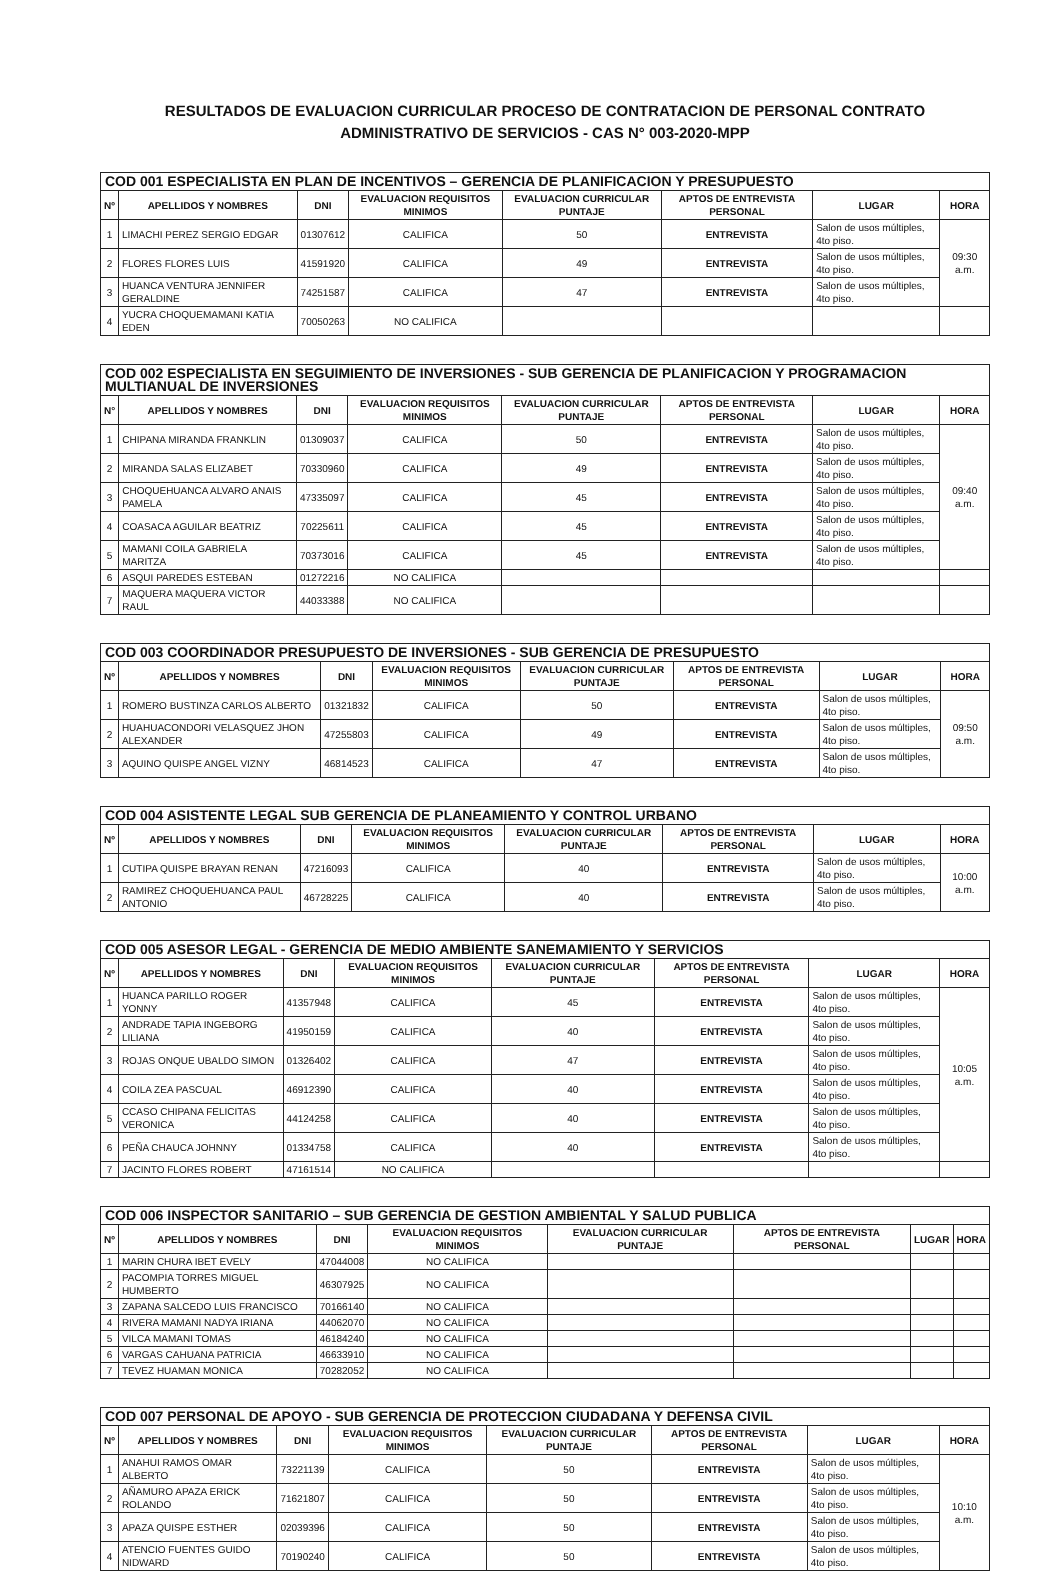RESULTADOS DE EVALUACION CURRICULAR PROCESO DE CONTRATACION DE PERSONAL CONTRATO
ADMINISTRATIVO DE SERVICIOS - CAS N° 003-2020-MPP
| COD 001 ESPECIALISTA EN PLAN DE INCENTIVOS – GERENCIA DE PLANIFICACION Y PRESUPUESTO | | | | | | | |
| --- | --- | --- | --- | --- | --- | --- | --- |
| Nº | APELLIDOS Y NOMBRES | DNI | EVALUACION REQUISITOS MINIMOS | EVALUACION CURRICULAR PUNTAJE | APTOS DE ENTREVISTA PERSONAL | LUGAR | HORA |
| 1 | LIMACHI PEREZ SERGIO EDGAR | 01307612 | CALIFICA | 50 | ENTREVISTA | Salon de usos múltiples, 4to piso. | 09:30 a.m. |
| 2 | FLORES FLORES LUIS | 41591920 | CALIFICA | 49 | ENTREVISTA | Salon de usos múltiples, 4to piso. | |
| 3 | HUANCA VENTURA JENNIFER GERALDINE | 74251587 | CALIFICA | 47 | ENTREVISTA | Salon de usos múltiples, 4to piso. | |
| 4 | YUCRA CHOQUEMAMANI KATIA EDEN | 70050263 | NO CALIFICA | | | | |
| COD 002 ESPECIALISTA EN SEGUIMIENTO DE INVERSIONES - SUB GERENCIA DE PLANIFICACION Y PROGRAMACION MULTIANUAL DE INVERSIONES | | | | | | | |
| --- | --- | --- | --- | --- | --- | --- | --- |
| N° | APELLIDOS Y NOMBRES | DNI | EVALUACION REQUISITOS MINIMOS | EVALUACION CURRICULAR PUNTAJE | APTOS DE ENTREVISTA PERSONAL | LUGAR | HORA |
| 1 | CHIPANA MIRANDA FRANKLIN | 01309037 | CALIFICA | 50 | ENTREVISTA | Salon de usos múltiples, 4to piso. | 09:40 a.m. |
| 2 | MIRANDA SALAS ELIZABET | 70330960 | CALIFICA | 49 | ENTREVISTA | Salon de usos múltiples, 4to piso. | |
| 3 | CHOQUEHUANCA ALVARO ANAIS PAMELA | 47335097 | CALIFICA | 45 | ENTREVISTA | Salon de usos múltiples, 4to piso. | |
| 4 | COASACA AGUILAR BEATRIZ | 70225611 | CALIFICA | 45 | ENTREVISTA | Salon de usos múltiples, 4to piso. | |
| 5 | MAMANI COILA GABRIELA MARITZA | 70373016 | CALIFICA | 45 | ENTREVISTA | Salon de usos múltiples, 4to piso. | |
| 6 | ASQUI PAREDES ESTEBAN | 01272216 | NO CALIFICA | | | | |
| 7 | MAQUERA MAQUERA VICTOR RAUL | 44033388 | NO CALIFICA | | | | |
| COD 003 COORDINADOR PRESUPUESTO DE INVERSIONES - SUB GERENCIA DE PRESUPUESTO | | | | | | | |
| --- | --- | --- | --- | --- | --- | --- | --- |
| Nº | APELLIDOS Y NOMBRES | DNI | EVALUACION REQUISITOS MINIMOS | EVALUACION CURRICULAR PUNTAJE | APTOS DE ENTREVISTA PERSONAL | LUGAR | HORA |
| 1 | ROMERO BUSTINZA CARLOS ALBERTO | 01321832 | CALIFICA | 50 | ENTREVISTA | Salon de usos múltiples, 4to piso. | 09:50 a.m. |
| 2 | HUAHUACONDORI VELASQUEZ JHON ALEXANDER | 47255803 | CALIFICA | 49 | ENTREVISTA | Salon de usos múltiples, 4to piso. | |
| 3 | AQUINO QUISPE ANGEL VIZNY | 46814523 | CALIFICA | 47 | ENTREVISTA | Salon de usos múltiples, 4to piso. | |
| COD 004 ASISTENTE LEGAL SUB GERENCIA DE PLANEAMIENTO Y CONTROL URBANO | | | | | | | |
| --- | --- | --- | --- | --- | --- | --- | --- |
| Nº | APELLIDOS Y NOMBRES | DNI | EVALUACION REQUISITOS MINIMOS | EVALUACION CURRICULAR PUNTAJE | APTOS DE ENTREVISTA PERSONAL | LUGAR | HORA |
| 1 | CUTIPA QUISPE BRAYAN RENAN | 47216093 | CALIFICA | 40 | ENTREVISTA | Salon de usos múltiples, 4to piso. | 10:00 a.m. |
| 2 | RAMIREZ CHOQUEHUANCA PAUL ANTONIO | 46728225 | CALIFICA | 40 | ENTREVISTA | Salon de usos múltiples, 4to piso. | |
| COD 005 ASESOR LEGAL - GERENCIA DE MEDIO AMBIENTE SANEMAMIENTO Y SERVICIOS | | | | | | | |
| --- | --- | --- | --- | --- | --- | --- | --- |
| Nº | APELLIDOS Y NOMBRES | DNI | EVALUACION REQUISITOS MINIMOS | EVALUACION CURRICULAR PUNTAJE | APTOS DE ENTREVISTA PERSONAL | LUGAR | HORA |
| 1 | HUANCA PARILLO ROGER YONNY | 41357948 | CALIFICA | 45 | ENTREVISTA | Salon de usos múltiples, 4to piso. | 10:05 a.m. |
| 2 | ANDRADE TAPIA INGEBORG LILIANA | 41950159 | CALIFICA | 40 | ENTREVISTA | Salon de usos múltiples, 4to piso. | |
| 3 | ROJAS ONQUE UBALDO SIMON | 01326402 | CALIFICA | 47 | ENTREVISTA | Salon de usos múltiples, 4to piso. | |
| 4 | COILA ZEA PASCUAL | 46912390 | CALIFICA | 40 | ENTREVISTA | Salon de usos múltiples, 4to piso. | |
| 5 | CCASO CHIPANA FELICITAS VERONICA | 44124258 | CALIFICA | 40 | ENTREVISTA | Salon de usos múltiples, 4to piso. | |
| 6 | PEÑA CHAUCA JOHNNY | 01334758 | CALIFICA | 40 | ENTREVISTA | Salon de usos múltiples, 4to piso. | |
| 7 | JACINTO FLORES ROBERT | 47161514 | NO CALIFICA | | | | |
| COD 006 INSPECTOR SANITARIO – SUB GERENCIA DE GESTION AMBIENTAL Y SALUD PUBLICA | | | | | | | |
| --- | --- | --- | --- | --- | --- | --- | --- |
| Nº | APELLIDOS Y NOMBRES | DNI | EVALUACION REQUISITOS MINIMOS | EVALUACION CURRICULAR PUNTAJE | APTOS DE ENTREVISTA PERSONAL | LUGAR | HORA |
| 1 | MARIN CHURA IBET EVELY | 47044008 | NO CALIFICA | | | | |
| 2 | PACOMPIA TORRES MIGUEL HUMBERTO | 46307925 | NO CALIFICA | | | | |
| 3 | ZAPANA SALCEDO LUIS FRANCISCO | 70166140 | NO CALIFICA | | | | |
| 4 | RIVERA MAMANI NADYA IRIANA | 44062070 | NO CALIFICA | | | | |
| 5 | VILCA MAMANI TOMAS | 46184240 | NO CALIFICA | | | | |
| 6 | VARGAS CAHUANA PATRICIA | 46633910 | NO CALIFICA | | | | |
| 7 | TEVEZ HUAMAN MONICA | 70282052 | NO CALIFICA | | | | |
| COD 007 PERSONAL DE APOYO - SUB GERENCIA DE PROTECCION CIUDADANA Y DEFENSA CIVIL | | | | | | | |
| --- | --- | --- | --- | --- | --- | --- | --- |
| Nº | APELLIDOS Y NOMBRES | DNI | EVALUACION REQUISITOS MINIMOS | EVALUACION CURRICULAR PUNTAJE | APTOS DE ENTREVISTA PERSONAL | LUGAR | HORA |
| 1 | ANAHUI RAMOS OMAR ALBERTO | 73221139 | CALIFICA | 50 | ENTREVISTA | Salon de usos múltiples, 4to piso. | 10:10 a.m. |
| 2 | AÑAMURO APAZA ERICK ROLANDO | 71621807 | CALIFICA | 50 | ENTREVISTA | Salon de usos múltiples, 4to piso. | |
| 3 | APAZA QUISPE ESTHER | 02039396 | CALIFICA | 50 | ENTREVISTA | Salon de usos múltiples, 4to piso. | |
| 4 | ATENCIO FUENTES GUIDO NIDWARD | 70190240 | CALIFICA | 50 | ENTREVISTA | Salon de usos múltiples, 4to piso. | |